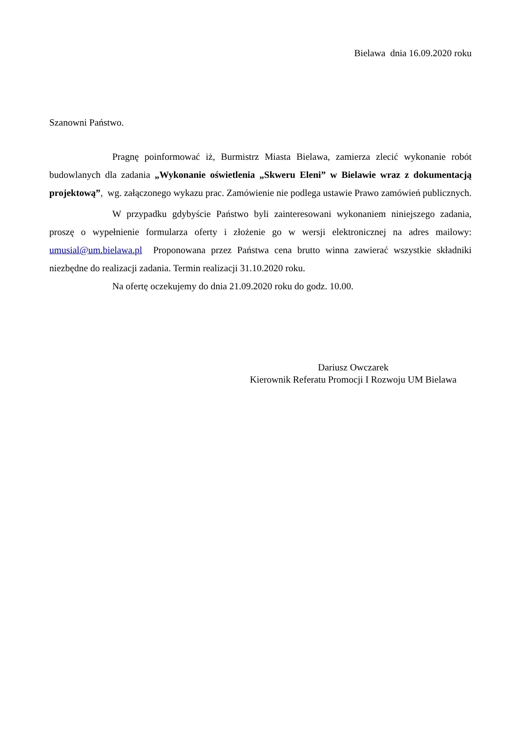Bielawa dnia 16.09.2020 roku
Szanowni Państwo.
Pragnę poinformować iż, Burmistrz Miasta Bielawa, zamierza zlecić wykonanie robót budowlanych dla zadania „Wykonanie oświetlenia „Skweru Eleni” w Bielawie wraz z dokumentacją projektową”, wg. załączonego wykazu prac. Zamówienie nie podlega ustawie Prawo zamówień publicznych.
W przypadku gdybyście Państwo byli zainteresowani wykonaniem niniejszego zadania, proszę o wypełnienie formularza oferty i złożenie go w wersji elektronicznej na adres mailowy: umusial@um.bielawa.pl Proponowana przez Państwa cena brutto winna zawierać wszystkie składniki niezbędne do realizacji zadania. Termin realizacji 31.10.2020 roku.
Na ofertę oczekujemy do dnia 21.09.2020 roku do godz. 10.00.
Dariusz Owczarek
Kierownik Referatu Promocji I Rozwoju UM Bielawa